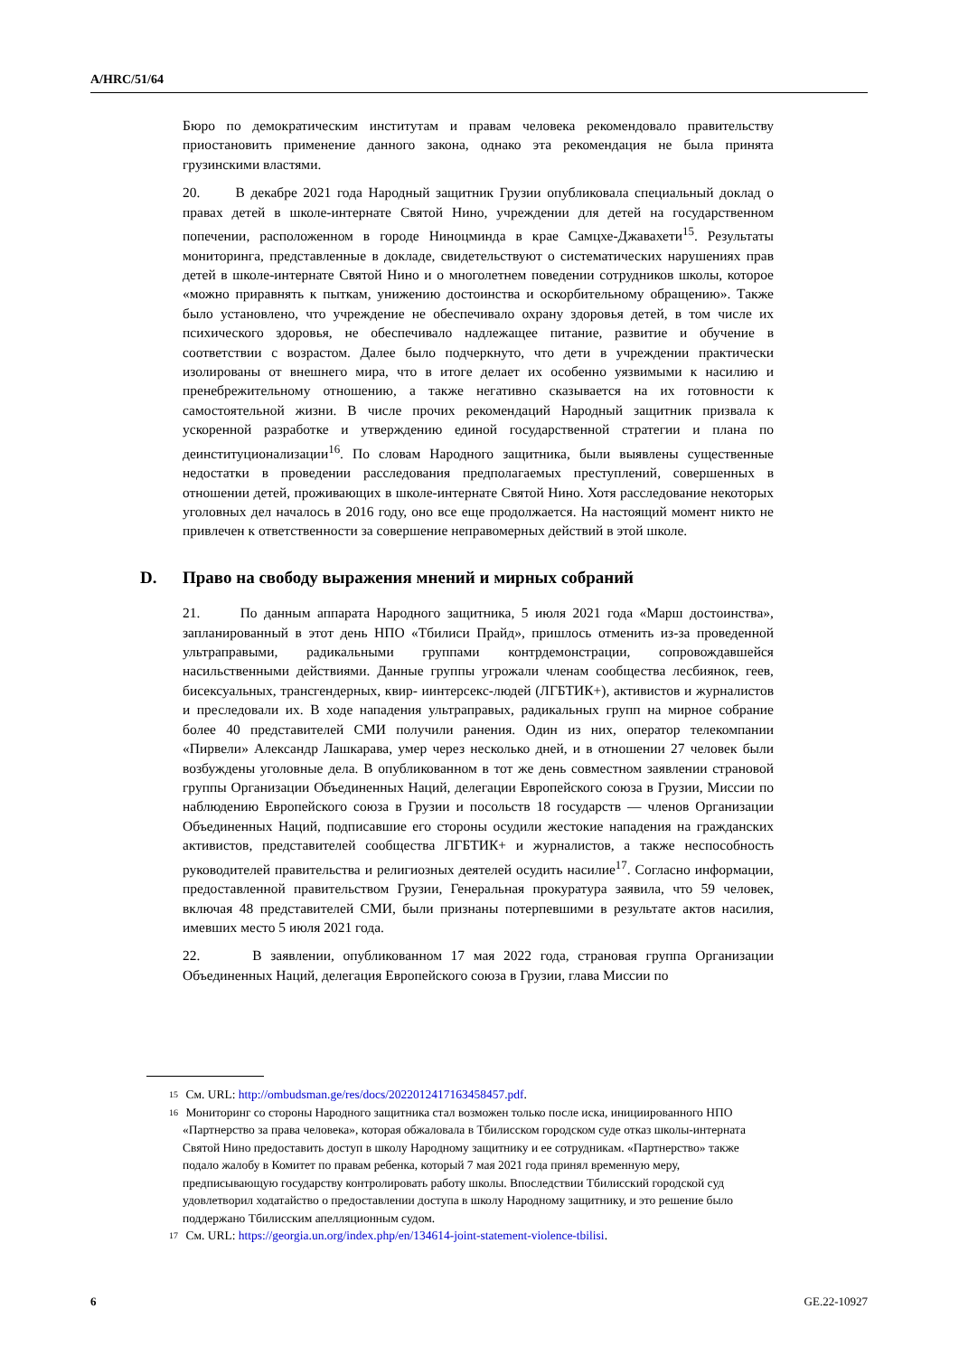A/HRC/51/64
Бюро по демократическим институтам и правам человека рекомендовало правительству приостановить применение данного закона, однако эта рекомендация не была принята грузинскими властями.
20. В декабре 2021 года Народный защитник Грузии опубликовала специальный доклад о правах детей в школе-интернате Святой Нино, учреждении для детей на государственном попечении, расположенном в городе Ниноцминда в крае Самцхе-Джавахети<sup>15</sup>. Результаты мониторинга, представленные в докладе, свидетельствуют о систематических нарушениях прав детей в школе-интернате Святой Нино и о многолетнем поведении сотрудников школы, которое «можно приравнять к пыткам, унижению достоинства и оскорбительному обращению». Также было установлено, что учреждение не обеспечивало охрану здоровья детей, в том числе их психического здоровья, не обеспечивало надлежащее питание, развитие и обучение в соответствии с возрастом. Далее было подчеркнуто, что дети в учреждении практически изолированы от внешнего мира, что в итоге делает их особенно уязвимыми к насилию и пренебрежительному отношению, а также негативно сказывается на их готовности к самостоятельной жизни. В числе прочих рекомендаций Народный защитник призвала к ускоренной разработке и утверждению единой государственной стратегии и плана по деинституционализации<sup>16</sup>. По словам Народного защитника, были выявлены существенные недостатки в проведении расследования предполагаемых преступлений, совершенных в отношении детей, проживающих в школе-интернате Святой Нино. Хотя расследование некоторых уголовных дел началось в 2016 году, оно все еще продолжается. На настоящий момент никто не привлечен к ответственности за совершение неправомерных действий в этой школе.
D. Право на свободу выражения мнений и мирных собраний
21. По данным аппарата Народного защитника, 5 июля 2021 года «Марш достоинства», запланированный в этот день НПО «Тбилиси Прайд», пришлось отменить из-за проведенной ультраправыми, радикальными группами контрдемонстрации, сопровождавшейся насильственными действиями. Данные группы угрожали членам сообщества лесбиянок, геев, бисексуальных, трансгендерных, квир- иинтерсекс-людей (ЛГБТИК+), активистов и журналистов и преследовали их. В ходе нападения ультраправых, радикальных групп на мирное собрание более 40 представителей СМИ получили ранения. Один из них, оператор телекомпании «Пирвели» Александр Лашкарава, умер через несколько дней, и в отношении 27 человек были возбуждены уголовные дела. В опубликованном в тот же день совместном заявлении страновой группы Организации Объединенных Наций, делегации Европейского союза в Грузии, Миссии по наблюдению Европейского союза в Грузии и посольств 18 государств — членов Организации Объединенных Наций, подписавшие его стороны осудили жестокие нападения на гражданских активистов, представителей сообщества ЛГБТИК+ и журналистов, а также неспособность руководителей правительства и религиозных деятелей осудить насилие<sup>17</sup>. Согласно информации, предоставленной правительством Грузии, Генеральная прокуратура заявила, что 59 человек, включая 48 представителей СМИ, были признаны потерпевшими в результате актов насилия, имевших место 5 июля 2021 года.
22. В заявлении, опубликованном 17 мая 2022 года, страновая группа Организации Объединенных Наций, делегация Европейского союза в Грузии, глава Миссии по
<sup>15</sup>
См. URL: http://ombudsman.ge/res/docs/2022012417163458457.pdf.
<sup>16</sup>
Мониторинг со стороны Народного защитника стал возможен только после иска, инициированного НПО «Партнерство за права человека», которая обжаловала в Тбилисском городском суде отказ школы-интерната Святой Нино предоставить доступ в школу Народному защитнику и ее сотрудникам. «Партнерство» также подало жалобу в Комитет по правам ребенка, который 7 мая 2021 года принял временную меру, предписывающую государству контролировать работу школы. Впоследствии Тбилисский городской суд удовлетворил ходатайство о предоставлении доступа в школу Народному защитнику, и это решение было поддержано Тбилисским апелляционным судом.
<sup>17</sup>
См. URL: https://georgia.un.org/index.php/en/134614-joint-statement-violence-tbilisi.
6 GE.22-10927